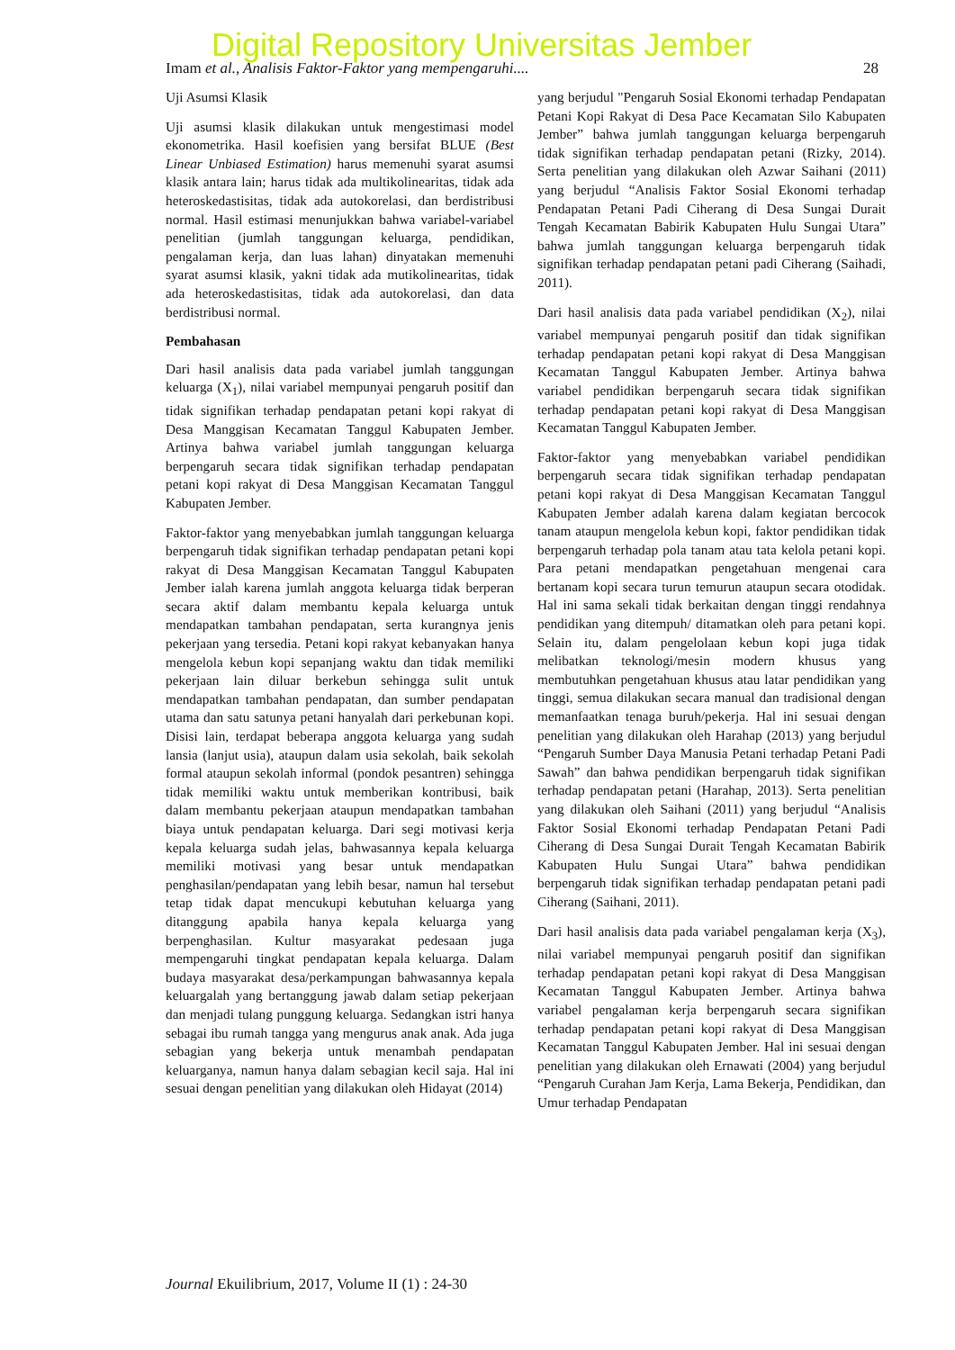Digital Repository Universitas Jember
Imam et al., Analisis Faktor-Faktor yang mempengaruhi.... 28
Uji Asumsi Klasik
Uji asumsi klasik dilakukan untuk mengestimasi model ekonometrika. Hasil koefisien yang bersifat BLUE (Best Linear Unbiased Estimation) harus memenuhi syarat asumsi klasik antara lain; harus tidak ada multikolinearitas, tidak ada heteroskedastisitas, tidak ada autokorelasi, dan berdistribusi normal. Hasil estimasi menunjukkan bahwa variabel-variabel penelitian (jumlah tanggungan keluarga, pendidikan, pengalaman kerja, dan luas lahan) dinyatakan memenuhi syarat asumsi klasik, yakni tidak ada mutikolinearitas, tidak ada heteroskedastisitas, tidak ada autokorelasi, dan data berdistribusi normal.
Pembahasan
Dari hasil analisis data pada variabel jumlah tanggungan keluarga (X<sub>1</sub>), nilai variabel mempunyai pengaruh positif dan tidak signifikan terhadap pendapatan petani kopi rakyat di Desa Manggisan Kecamatan Tanggul Kabupaten Jember. Artinya bahwa variabel jumlah tanggungan keluarga berpengaruh secara tidak signifikan terhadap pendapatan petani kopi rakyat di Desa Manggisan Kecamatan Tanggul Kabupaten Jember.
Faktor-faktor yang menyebabkan jumlah tanggungan keluarga berpengaruh tidak signifikan terhadap pendapatan petani kopi rakyat di Desa Manggisan Kecamatan Tanggul Kabupaten Jember ialah karena jumlah anggota keluarga tidak berperan secara aktif dalam membantu kepala keluarga untuk mendapatkan tambahan pendapatan, serta kurangnya jenis pekerjaan yang tersedia. Petani kopi rakyat kebanyakan hanya mengelola kebun kopi sepanjang waktu dan tidak memiliki pekerjaan lain diluar berkebun sehingga sulit untuk mendapatkan tambahan pendapatan, dan sumber pendapatan utama dan satu satunya petani hanyalah dari perkebunan kopi. Disisi lain, terdapat beberapa anggota keluarga yang sudah lansia (lanjut usia), ataupun dalam usia sekolah, baik sekolah formal ataupun sekolah informal (pondok pesantren) sehingga tidak memiliki waktu untuk memberikan kontribusi, baik dalam membantu pekerjaan ataupun mendapatkan tambahan biaya untuk pendapatan keluarga. Dari segi motivasi kerja kepala keluarga sudah jelas, bahwasannya kepala keluarga memiliki motivasi yang besar untuk mendapatkan penghasilan/pendapatan yang lebih besar, namun hal tersebut tetap tidak dapat mencukupi kebutuhan keluarga yang ditanggung apabila hanya kepala keluarga yang berpenghasilan. Kultur masyarakat pedesaan juga mempengaruhi tingkat pendapatan kepala keluarga. Dalam budaya masyarakat desa/perkampungan bahwasannya kepala keluargalah yang bertanggung jawab dalam setiap pekerjaan dan menjadi tulang punggung keluarga. Sedangkan istri hanya sebagai ibu rumah tangga yang mengurus anak anak. Ada juga sebagian yang bekerja untuk menambah pendapatan keluarganya, namun hanya dalam sebagian kecil saja. Hal ini sesuai dengan penelitian yang dilakukan oleh Hidayat (2014)
yang berjudul "Pengaruh Sosial Ekonomi terhadap Pendapatan Petani Kopi Rakyat di Desa Pace Kecamatan Silo Kabupaten Jember” bahwa jumlah tanggungan keluarga berpengaruh tidak signifikan terhadap pendapatan petani (Rizky, 2014). Serta penelitian yang dilakukan oleh Azwar Saihani (2011) yang berjudul “Analisis Faktor Sosial Ekonomi terhadap Pendapatan Petani Padi Ciherang di Desa Sungai Durait Tengah Kecamatan Babirik Kabupaten Hulu Sungai Utara” bahwa jumlah tanggungan keluarga berpengaruh tidak signifikan terhadap pendapatan petani padi Ciherang (Saihadi, 2011).
Dari hasil analisis data pada variabel pendidikan (X<sub>2</sub>), nilai variabel mempunyai pengaruh positif dan tidak signifikan terhadap pendapatan petani kopi rakyat di Desa Manggisan Kecamatan Tanggul Kabupaten Jember. Artinya bahwa variabel pendidikan berpengaruh secara tidak signifikan terhadap pendapatan petani kopi rakyat di Desa Manggisan Kecamatan Tanggul Kabupaten Jember.
Faktor-faktor yang menyebabkan variabel pendidikan berpengaruh secara tidak signifikan terhadap pendapatan petani kopi rakyat di Desa Manggisan Kecamatan Tanggul Kabupaten Jember adalah karena dalam kegiatan bercocok tanam ataupun mengelola kebun kopi, faktor pendidikan tidak berpengaruh terhadap pola tanam atau tata kelola petani kopi. Para petani mendapatkan pengetahuan mengenai cara bertanam kopi secara turun temurun ataupun secara otodidak. Hal ini sama sekali tidak berkaitan dengan tinggi rendahnya pendidikan yang ditempuh/ ditamatkan oleh para petani kopi. Selain itu, dalam pengelolaan kebun kopi juga tidak melibatkan teknologi/mesin modern khusus yang membutuhkan pengetahuan khusus atau latar pendidikan yang tinggi, semua dilakukan secara manual dan tradisional dengan memanfaatkan tenaga buruh/pekerja. Hal ini sesuai dengan penelitian yang dilakukan oleh Harahap (2013) yang berjudul “Pengaruh Sumber Daya Manusia Petani terhadap Petani Padi Sawah” dan bahwa pendidikan berpengaruh tidak signifikan terhadap pendapatan petani (Harahap, 2013). Serta penelitian yang dilakukan oleh Saihani (2011) yang berjudul “Analisis Faktor Sosial Ekonomi terhadap Pendapatan Petani Padi Ciherang di Desa Sungai Durait Tengah Kecamatan Babirik Kabupaten Hulu Sungai Utara” bahwa pendidikan berpengaruh tidak signifikan terhadap pendapatan petani padi Ciherang (Saihani, 2011).
Dari hasil analisis data pada variabel pengalaman kerja (X<sub>3</sub>), nilai variabel mempunyai pengaruh positif dan signifikan terhadap pendapatan petani kopi rakyat di Desa Manggisan Kecamatan Tanggul Kabupaten Jember. Artinya bahwa variabel pengalaman kerja berpengaruh secara signifikan terhadap pendapatan petani kopi rakyat di Desa Manggisan Kecamatan Tanggul Kabupaten Jember. Hal ini sesuai dengan penelitian yang dilakukan oleh Ernawati (2004) yang berjudul “Pengaruh Curahan Jam Kerja, Lama Bekerja, Pendidikan, dan Umur terhadap Pendapatan
Journal Ekuilibrium, 2017, Volume II (1) : 24-30